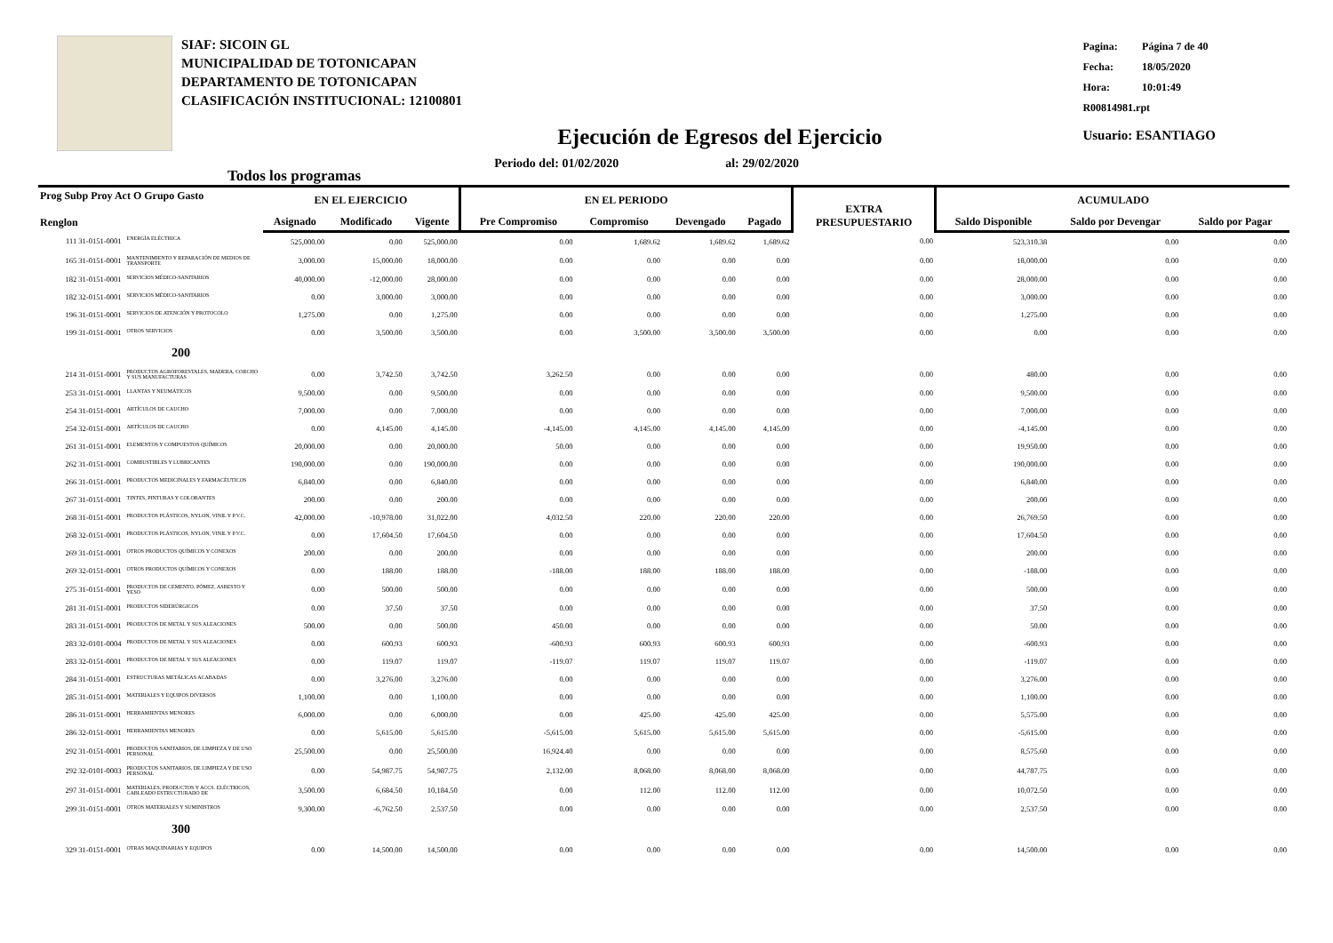SIAF: SICOIN GL
MUNICIPALIDAD DE TOTONICAPAN
DEPARTAMENTO DE TOTONICAPAN
CLASIFICACIÓN INSTITUCIONAL: 12100801
| Pagina: | Página 7 de 40 |
| Fecha: | 18/05/2020 |
| Hora: | 10:01:49 |
| R00814981.rpt | |
| Usuario: ESANTIAGO | |
Ejecución de Egresos del Ejercicio
Todos los programas Periodo del: 01/02/2020 al: 29/02/2020
| Prog Subp Proy Act O Grupo Gasto Renglon | | EN EL EJERCICIO | | | EN EL PERIODO | | | | EXTRA PRESUPUESTARIO | ACUMULADO | | |
| --- | --- | --- | --- | --- | --- | --- | --- | --- | --- | --- | --- | --- |
| | | Asignado | Modificado | Vigente | Pre Compromiso | Compromiso | Devengado | Pagado | | Saldo Disponible | Saldo por Devengar | Saldo por Pagar |
| 111 31-0151-0001 | ENERGÍA ELÉCTRICA | 525,000.00 | 0.00 | 525,000.00 | 0.00 | 1,689.62 | 1,689.62 | 1,689.62 | 0.00 | 523,310.38 | 0.00 | 0.00 |
| 165 31-0151-0001 | MANTENIMIENTO Y REPARACIÓN DE MEDIOS DE TRANSPORTE | 3,000.00 | 15,000.00 | 18,000.00 | 0.00 | 0.00 | 0.00 | 0.00 | 0.00 | 18,000.00 | 0.00 | 0.00 |
| 182 31-0151-0001 | SERVICIOS MÉDICO-SANITARIOS | 40,000.00 | -12,000.00 | 28,000.00 | 0.00 | 0.00 | 0.00 | 0.00 | 0.00 | 28,000.00 | 0.00 | 0.00 |
| 182 32-0151-0001 | SERVICIOS MÉDICO-SANITARIOS | 0.00 | 3,000.00 | 3,000.00 | 0.00 | 0.00 | 0.00 | 0.00 | 0.00 | 3,000.00 | 0.00 | 0.00 |
| 196 31-0151-0001 | SERVICIOS DE ATENCIÓN Y PROTOCOLO | 1,275.00 | 0.00 | 1,275.00 | 0.00 | 0.00 | 0.00 | 0.00 | 0.00 | 1,275.00 | 0.00 | 0.00 |
| 199 31-0151-0001 | OTROS SERVICIOS | 0.00 | 3,500.00 | 3,500.00 | 0.00 | 3,500.00 | 3,500.00 | 3,500.00 | 0.00 | 0.00 | 0.00 | 0.00 |
| 200 | | | | | | | | | | | | |
| 214 31-0151-0001 | PRODUCTOS AGROFORESTALES, MADERA, CORCHO Y SUS MANUFACTURAS | 0.00 | 3,742.50 | 3,742.50 | 3,262.50 | 0.00 | 0.00 | 0.00 | 0.00 | 480.00 | 0.00 | 0.00 |
| 253 31-0151-0001 | LLANTAS Y NEUMÁTICOS | 9,500.00 | 0.00 | 9,500.00 | 0.00 | 0.00 | 0.00 | 0.00 | 0.00 | 9,500.00 | 0.00 | 0.00 |
| 254 31-0151-0001 | ARTÍCULOS DE CAUCHO | 7,000.00 | 0.00 | 7,000.00 | 0.00 | 0.00 | 0.00 | 0.00 | 0.00 | 7,000.00 | 0.00 | 0.00 |
| 254 32-0151-0001 | ARTÍCULOS DE CAUCHO | 0.00 | 4,145.00 | 4,145.00 | -4,145.00 | 4,145.00 | 4,145.00 | 4,145.00 | 0.00 | -4,145.00 | 0.00 | 0.00 |
| 261 31-0151-0001 | ELEMENTOS Y COMPUESTOS QUÍMICOS | 20,000.00 | 0.00 | 20,000.00 | 50.00 | 0.00 | 0.00 | 0.00 | 0.00 | 19,950.00 | 0.00 | 0.00 |
| 262 31-0151-0001 | COMBUSTIBLES Y LUBRICANTES | 190,000.00 | 0.00 | 190,000.00 | 0.00 | 0.00 | 0.00 | 0.00 | 0.00 | 190,000.00 | 0.00 | 0.00 |
| 266 31-0151-0001 | PRODUCTOS MEDICINALES Y FARMACÉUTICOS | 6,840.00 | 0.00 | 6,840.00 | 0.00 | 0.00 | 0.00 | 0.00 | 0.00 | 6,840.00 | 0.00 | 0.00 |
| 267 31-0151-0001 | TINTES, PINTURAS Y COLORANTES | 200.00 | 0.00 | 200.00 | 0.00 | 0.00 | 0.00 | 0.00 | 0.00 | 200.00 | 0.00 | 0.00 |
| 268 31-0151-0001 | PRODUCTOS PLÁSTICOS, NYLON, VINIL Y P.V.C. | 42,000.00 | -10,978.00 | 31,022.00 | 4,032.50 | 220.00 | 220.00 | 220.00 | 0.00 | 26,769.50 | 0.00 | 0.00 |
| 268 32-0151-0001 | PRODUCTOS PLÁSTICOS, NYLON, VINIL Y P.V.C. | 0.00 | 17,604.50 | 17,604.50 | 0.00 | 0.00 | 0.00 | 0.00 | 0.00 | 17,604.50 | 0.00 | 0.00 |
| 269 31-0151-0001 | OTROS PRODUCTOS QUÍMICOS Y CONEXOS | 200.00 | 0.00 | 200.00 | 0.00 | 0.00 | 0.00 | 0.00 | 0.00 | 200.00 | 0.00 | 0.00 |
| 269 32-0151-0001 | OTROS PRODUCTOS QUÍMICOS Y CONEXOS | 0.00 | 188.00 | 188.00 | -188.00 | 188.00 | 188.00 | 188.00 | 0.00 | -188.00 | 0.00 | 0.00 |
| 275 31-0151-0001 | PRODUCTOS DE CEMENTO, PÓMEZ, ASBESTO Y YESO | 0.00 | 500.00 | 500.00 | 0.00 | 0.00 | 0.00 | 0.00 | 0.00 | 500.00 | 0.00 | 0.00 |
| 281 31-0151-0001 | PRODUCTOS SIDERÚRGICOS | 0.00 | 37.50 | 37.50 | 0.00 | 0.00 | 0.00 | 0.00 | 0.00 | 37.50 | 0.00 | 0.00 |
| 283 31-0151-0001 | PRODUCTOS DE METAL Y SUS ALEACIONES | 500.00 | 0.00 | 500.00 | 450.00 | 0.00 | 0.00 | 0.00 | 0.00 | 50.00 | 0.00 | 0.00 |
| 283 32-0101-0004 | PRODUCTOS DE METAL Y SUS ALEACIONES | 0.00 | 600.93 | 600.93 | -600.93 | 600.93 | 600.93 | 600.93 | 0.00 | -600.93 | 0.00 | 0.00 |
| 283 32-0151-0001 | PRODUCTOS DE METAL Y SUS ALEACIONES | 0.00 | 119.07 | 119.07 | -119.07 | 119.07 | 119.07 | 119.07 | 0.00 | -119.07 | 0.00 | 0.00 |
| 284 31-0151-0001 | ESTRUCTURAS METÁLICAS ACABADAS | 0.00 | 3,276.00 | 3,276.00 | 0.00 | 0.00 | 0.00 | 0.00 | 0.00 | 3,276.00 | 0.00 | 0.00 |
| 285 31-0151-0001 | MATERIALES Y EQUIPOS DIVERSOS | 1,100.00 | 0.00 | 1,100.00 | 0.00 | 0.00 | 0.00 | 0.00 | 0.00 | 1,100.00 | 0.00 | 0.00 |
| 286 31-0151-0001 | HERRAMIENTAS MENORES | 6,000.00 | 0.00 | 6,000.00 | 0.00 | 425.00 | 425.00 | 425.00 | 0.00 | 5,575.00 | 0.00 | 0.00 |
| 286 32-0151-0001 | HERRAMIENTAS MENORES | 0.00 | 5,615.00 | 5,615.00 | -5,615.00 | 5,615.00 | 5,615.00 | 5,615.00 | 0.00 | -5,615.00 | 0.00 | 0.00 |
| 292 31-0151-0001 | PRODUCTOS SANITARIOS, DE LIMPIEZA Y DE USO PERSONAL | 25,500.00 | 0.00 | 25,500.00 | 16,924.40 | 0.00 | 0.00 | 0.00 | 0.00 | 8,575.60 | 0.00 | 0.00 |
| 292 32-0101-0003 | PRODUCTOS SANITARIOS, DE LIMPIEZA Y DE USO PERSONAL | 0.00 | 54,987.75 | 54,987.75 | 2,132.00 | 8,068.00 | 8,068.00 | 8,068.00 | 0.00 | 44,787.75 | 0.00 | 0.00 |
| 297 31-0151-0001 | MATERIALES, PRODUCTOS Y ACCS. ELÉCTRICOS, CABLEADO ESTRUCTURADO DE | 3,500.00 | 6,684.50 | 10,184.50 | 0.00 | 112.00 | 112.00 | 112.00 | 0.00 | 10,072.50 | 0.00 | 0.00 |
| 299 31-0151-0001 | OTROS MATERIALES Y SUMINISTROS | 9,300.00 | -6,762.50 | 2,537.50 | 0.00 | 0.00 | 0.00 | 0.00 | 0.00 | 2,537.50 | 0.00 | 0.00 |
| 300 | | | | | | | | | | | | |
| 329 31-0151-0001 | OTRAS MAQUINARIAS Y EQUIPOS | 0.00 | 14,500.00 | 14,500.00 | 0.00 | 0.00 | 0.00 | 0.00 | 0.00 | 14,500.00 | 0.00 | 0.00 |